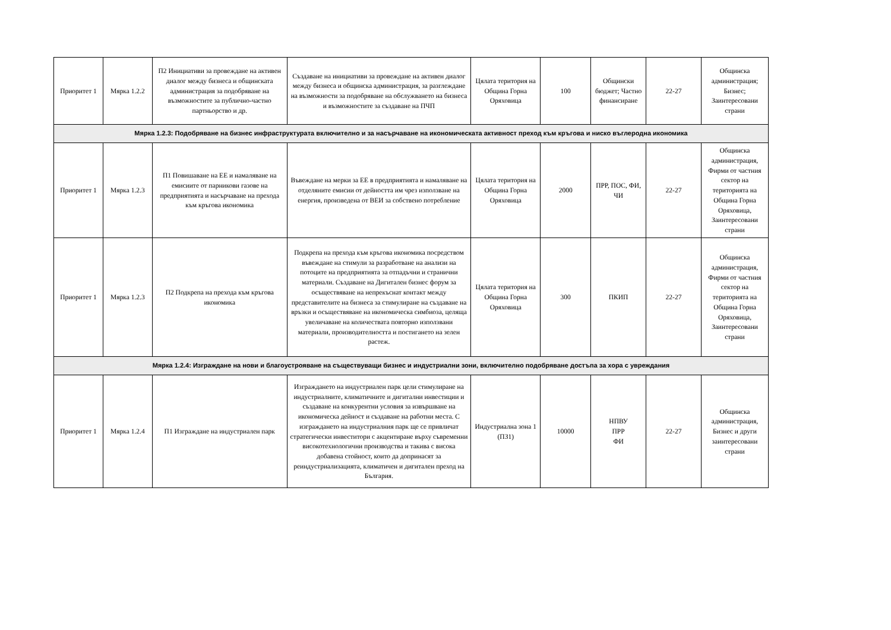| Приоритет 1 | Мярка 1.2.2 | П2 Инициативи за провеждане на активен диалог между бизнеса и общинската администрация за подобряване на възможностите за публично-частно партньорство и др. | Създаване на инициативи за провеждане на активен диалог между бизнеса и общинска администрация, за разглеждане на възможности за подобряване на обслужването на бизнеса и възможностите за създаване на ПЧП | Цялата територия на Община Горна Оряховица | 100 | Общински бюджет; Частно финансиране | 22-27 | Общинска администрация; Бизнес; Заинтересовани страни |
| Мярка 1.2.3: Подобряване на бизнес инфраструктурата включително и за насърчаване на икономическата активност преход към кръгова и ниско въглеродна икономика | | | | | | | | |
| Приоритет 1 | Мярка 1.2.3 | П1 Повишаване на ЕЕ и намаляване на емисиите от парникови газове на предприятията и насърчаване на прехода към кръгова икономика | Въвеждане на мерки за ЕЕ в предприятията и намаляване на отделяните емисии от дейността им чрез използване на енергия, произведена от ВЕИ за собствено потребление | Цялата територия на Община Горна Оряховица | 2000 | ПРР, ПОС, ФИ, ЧИ | 22-27 | Общинска администрация, Фирми от частния сектор на територията на Община Горна Оряховица, Заинтересовани страни |
| Приоритет 1 | Мярка 1.2.3 | П2 Подкрепа на прехода към кръгова икономика | Подкрепа на прехода към кръгова икономика посредством въвеждане на стимули за разработване на анализи на потоците на предприятията за отпадъчни и странични материали. Създаване на Дигитален бизнес форум за осъществяване на непрекъснат контакт между представителите на бизнеса за стимулиране на създаване на връзки и осъществяване на икономическа симбиоза, целяща увеличаване на количествата повторно използвани материали, производителността и постигането на зелен растеж. | Цялата територия на Община Горна Оряховица | 300 | ПКИП | 22-27 | Общинска администрация, Фирми от частния сектор на територията на Община Горна Оряховица, Заинтересовани страни |
| Мярка 1.2.4: Изграждане на нови и благоустрояване на съществуващи бизнес и индустриални зони, включително подобряване достъпа за хора с увреждания | | | | | | | | |
| Приоритет 1 | Мярка 1.2.4 | П1 Изграждане на индустриален парк | Изграждането на индустриален парк цели стимулиране на индустриалните, климатичните и дигитални инвестиции и създаване на конкурентни условия за извършване на икономическа дейност и създаване на работни места. С изграждането на индустриалния парк ще се привличат стратегически инвеститори с акцентиране върху съвременни високотехнологични производства и такива с висока добавена стойност, които да допринасят за реиндустриализацията, климатичен и дигитален преход на България. | Индустриална зона 1 (ПЗ1) | 10000 | НПВУ ПРР ФИ | 22-27 | Общинска администрация, Бизнес и други заинтересовани страни |